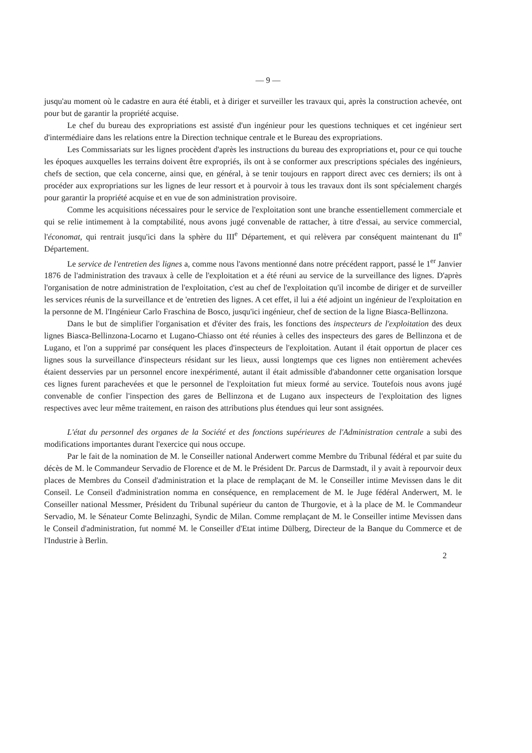— 9 —
jusqu'au moment où le cadastre en aura été établi, et à diriger et surveiller les travaux qui, après la construction achevée, ont pour but de garantir la propriété acquise.
Le chef du bureau des expropriations est assisté d'un ingénieur pour les questions techniques et cet ingénieur sert d'intermédiaire dans les relations entre la Direction technique centrale et le Bureau des expropriations.
Les Commissariats sur les lignes procèdent d'après les instructions du bureau des expropriations et, pour ce qui touche les époques auxquelles les terrains doivent être expropriés, ils ont à se conformer aux prescriptions spéciales des ingénieurs, chefs de section, que cela concerne, ainsi que, en général, à se tenir toujours en rapport direct avec ces derniers; ils ont à procéder aux expropriations sur les lignes de leur ressort et à pourvoir à tous les travaux dont ils sont spécialement chargés pour garantir la propriété acquise et en vue de son administration provisoire.
Comme les acquisitions nécessaires pour le service de l'exploitation sont une branche essentiellement commerciale et qui se relie intimement à la comptabilité, nous avons jugé convenable de rattacher, à titre d'essai, au service commercial, l'économat, qui rentrait jusqu'ici dans la sphère du III<sup>e</sup> Département, et qui relèvera par conséquent maintenant du II<sup>e</sup> Département.
Le service de l'entretien des lignes a, comme nous l'avons mentionné dans notre précédent rapport, passé le 1<sup>er</sup> Janvier 1876 de l'administration des travaux à celle de l'exploitation et a été réuni au service de la surveillance des lignes. D'après l'organisation de notre administration de l'exploitation, c'est au chef de l'exploitation qu'il incombe de diriger et de surveiller les services réunis de la surveillance et de 'entretien des lignes. A cet effet, il lui a été adjoint un ingénieur de l'exploitation en la personne de M. l'Ingénieur Carlo Fraschina de Bosco, jusqu'ici ingénieur, chef de section de la ligne Biasca-Bellinzona.
Dans le but de simplifier l'organisation et d'éviter des frais, les fonctions des inspecteurs de l'exploitation des deux lignes Biasca-Bellinzona-Locarno et Lugano-Chiasso ont été réunies à celles des inspecteurs des gares de Bellinzona et de Lugano, et l'on a supprimé par conséquent les places d'inspecteurs de l'exploitation. Autant il était opportun de placer ces lignes sous la surveillance d'inspecteurs résidant sur les lieux, aussi longtemps que ces lignes non entièrement achevées étaient desservies par un personnel encore inexpérimenté, autant il était admissible d'abandonner cette organisation lorsque ces lignes furent parachevées et que le personnel de l'exploitation fut mieux formé au service. Toutefois nous avons jugé convenable de confier l'inspection des gares de Bellinzona et de Lugano aux inspecteurs de l'exploitation des lignes respectives avec leur même traitement, en raison des attributions plus étendues qui leur sont assignées.
L'état du personnel des organes de la Société et des fonctions supérieures de l'Administration centrale a subi des modifications importantes durant l'exercice qui nous occupe.
Par le fait de la nomination de M. le Conseiller national Anderwert comme Membre du Tribunal fédéral et par suite du décès de M. le Commandeur Servadio de Florence et de M. le Président Dr. Parcus de Darmstadt, il y avait à repourvoir deux places de Membres du Conseil d'administration et la place de remplaçant de M. le Conseiller intime Mevissen dans le dit Conseil. Le Conseil d'administration nomma en conséquence, en remplacement de M. le Juge fédéral Anderwert, M. le Conseiller national Messmer, Président du Tribunal supérieur du canton de Thurgovie, et à la place de M. le Commandeur Servadio, M. le Sénateur Comte Belinzaghi, Syndic de Milan. Comme remplaçant de M. le Conseiller intime Mevissen dans le Conseil d'administration, fut nommé M. le Conseiller d'Etat intime Dülberg, Directeur de la Banque du Commerce et de l'Industrie à Berlin.
2